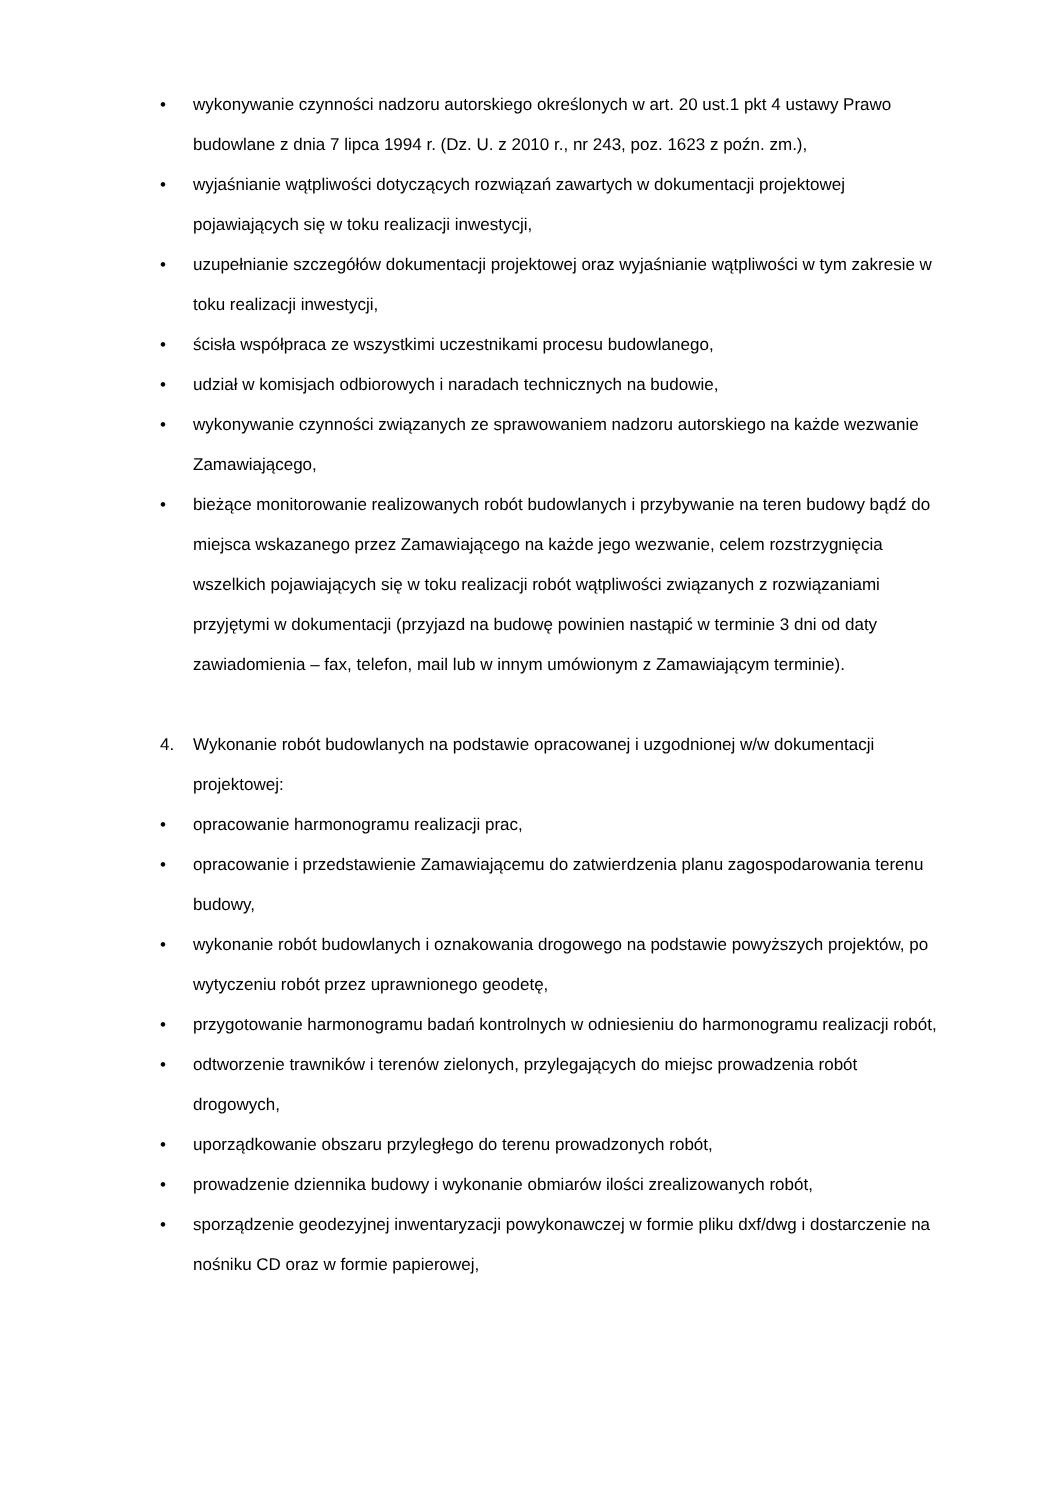• wykonywanie czynności nadzoru autorskiego określonych w art. 20 ust.1 pkt 4 ustawy Prawo budowlane z dnia 7 lipca 1994 r. (Dz. U. z 2010 r., nr 243, poz. 1623 z poźn. zm.),
• wyjaśnianie wątpliwości dotyczących rozwiązań zawartych w dokumentacji projektowej pojawiających się w toku realizacji inwestycji,
• uzupełnianie szczegółów dokumentacji projektowej oraz wyjaśnianie wątpliwości w tym zakresie w toku realizacji inwestycji,
• ścisła współpraca ze wszystkimi uczestnikami procesu budowlanego,
• udział w komisjach odbiorowych i naradach technicznych na budowie,
• wykonywanie czynności związanych ze sprawowaniem nadzoru autorskiego na każde wezwanie Zamawiającego,
• bieżące monitorowanie realizowanych robót budowlanych i przybywanie na teren budowy bądź do miejsca wskazanego przez Zamawiającego na każde jego wezwanie, celem rozstrzygnięcia wszelkich pojawiających się w toku realizacji robót wątpliwości związanych z rozwiązaniami przyjętymi w dokumentacji (przyjazd na budowę powinien nastąpić w terminie 3 dni od daty zawiadomienia – fax, telefon, mail lub w innym umówionym z Zamawiającym terminie).
4. Wykonanie robót budowlanych na podstawie opracowanej i uzgodnionej w/w dokumentacji projektowej:
• opracowanie harmonogramu realizacji prac,
• opracowanie i przedstawienie Zamawiającemu do zatwierdzenia planu zagospodarowania terenu budowy,
• wykonanie robót budowlanych i oznakowania drogowego na podstawie powyższych projektów, po wytyczeniu robót przez uprawnionego geodetę,
• przygotowanie harmonogramu badań kontrolnych w odniesieniu do harmonogramu realizacji robót,
• odtworzenie trawników i terenów zielonych, przylegających do miejsc prowadzenia robót drogowych,
• uporządkowanie obszaru przyległego do terenu prowadzonych robót,
• prowadzenie dziennika budowy i wykonanie obmiarów ilości zrealizowanych robót,
• sporządzenie geodezyjnej inwentaryzacji powykonawczej w formie pliku dxf/dwg i dostarczenie na nośniku CD oraz w formie papierowej,